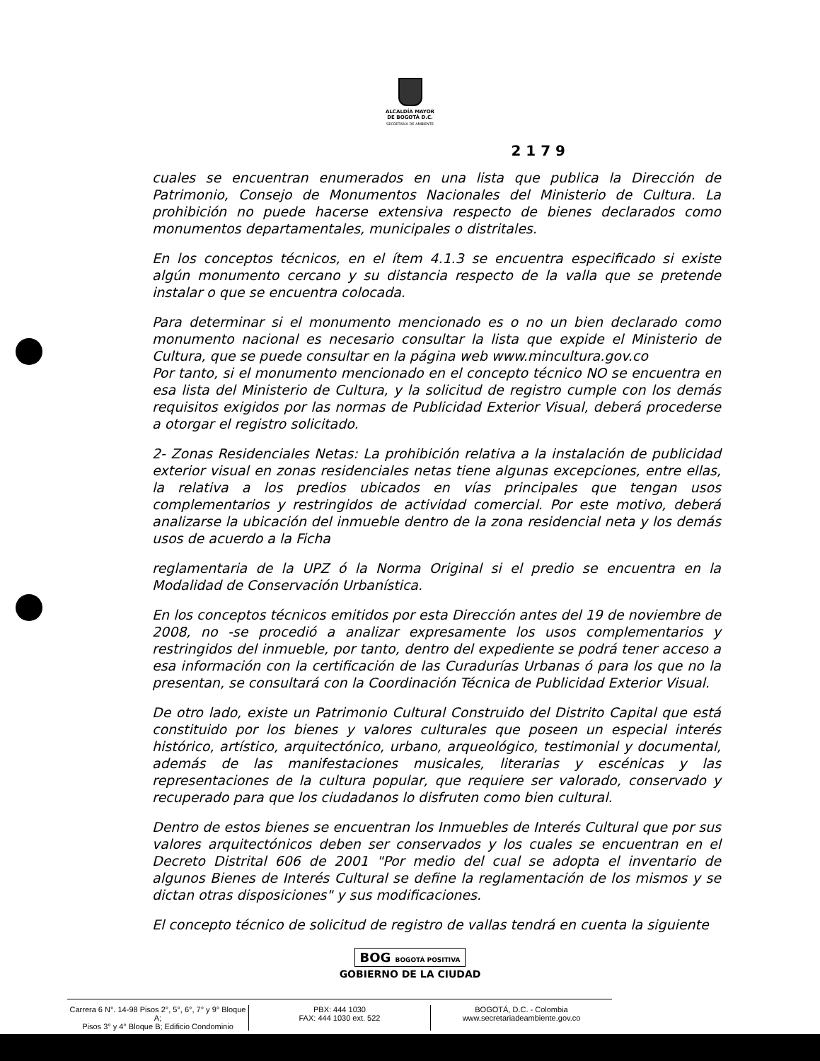ALCALDÍA MAYOR
DE BOGOTÁ D.C.
SECRETARÍA DE AMBIENTE
2 1 7 9
cuales se encuentran enumerados en una lista que publica la Dirección de Patrimonio, Consejo de Monumentos Nacionales del Ministerio de Cultura. La prohibición no puede hacerse extensiva respecto de bienes declarados como monumentos departamentales, municipales o distritales.
En los conceptos técnicos, en el ítem 4.1.3 se encuentra especificado si existe algún monumento cercano y su distancia respecto de la valla que se pretende instalar o que se encuentra colocada.
Para determinar si el monumento mencionado es o no un bien declarado como monumento nacional es necesario consultar la lista que expide el Ministerio de Cultura, que se puede consultar en la página web www.mincultura.gov.co
Por tanto, si el monumento mencionado en el concepto técnico NO se encuentra en esa lista del Ministerio de Cultura, y la solicitud de registro cumple con los demás requisitos exigidos por las normas de Publicidad Exterior Visual, deberá procederse a otorgar el registro solicitado.
2- Zonas Residenciales Netas: La prohibición relativa a la instalación de publicidad exterior visual en zonas residenciales netas tiene algunas excepciones, entre ellas, la relativa a los predios ubicados en vías principales que tengan usos complementarios y restringidos de actividad comercial. Por este motivo, deberá analizarse la ubicación del inmueble dentro de la zona residencial neta y los demás usos de acuerdo a la Ficha
reglamentaria de la UPZ ó la Norma Original si el predio se encuentra en la Modalidad de Conservación Urbanística.
En los conceptos técnicos emitidos por esta Dirección antes del 19 de noviembre de 2008, no -se procedió a analizar expresamente los usos complementarios y restringidos del inmueble, por tanto, dentro del expediente se podrá tener acceso a esa información con la certificación de las Curadurías Urbanas ó para los que no la presentan, se consultará con la Coordinación Técnica de Publicidad Exterior Visual.
De otro lado, existe un Patrimonio Cultural Construido del Distrito Capital que está constituido por los bienes y valores culturales que poseen un especial interés histórico, artístico, arquitectónico, urbano, arqueológico, testimonial y documental, además de las manifestaciones musicales, literarias y escénicas y las representaciones de la cultura popular, que requiere ser valorado, conservado y recuperado para que los ciudadanos lo disfruten como bien cultural.
Dentro de estos bienes se encuentran los Inmuebles de Interés Cultural que por sus valores arquitectónicos deben ser conservados y los cuales se encuentran en el Decreto Distrital 606 de 2001 "Por medio del cual se adopta el inventario de algunos Bienes de Interés Cultural se define la reglamentación de los mismos y se dictan otras disposiciones" y sus modificaciones.
El concepto técnico de solicitud de registro de vallas tendrá en cuenta la siguiente
BOG BOGOTÁ POSITIVA
GOBIERNO DE LA CIUDAD
Carrera 6 N°. 14-98 Pisos 2°, 5°, 6°, 7° y 9° Bloque A;
Pisos 3° y 4° Bloque B; Edificio Condominio
PBX: 444 1030
FAX: 444 1030 ext. 522
BOGOTÁ, D.C. - Colombia
www.secretariadeambiente.gov.co